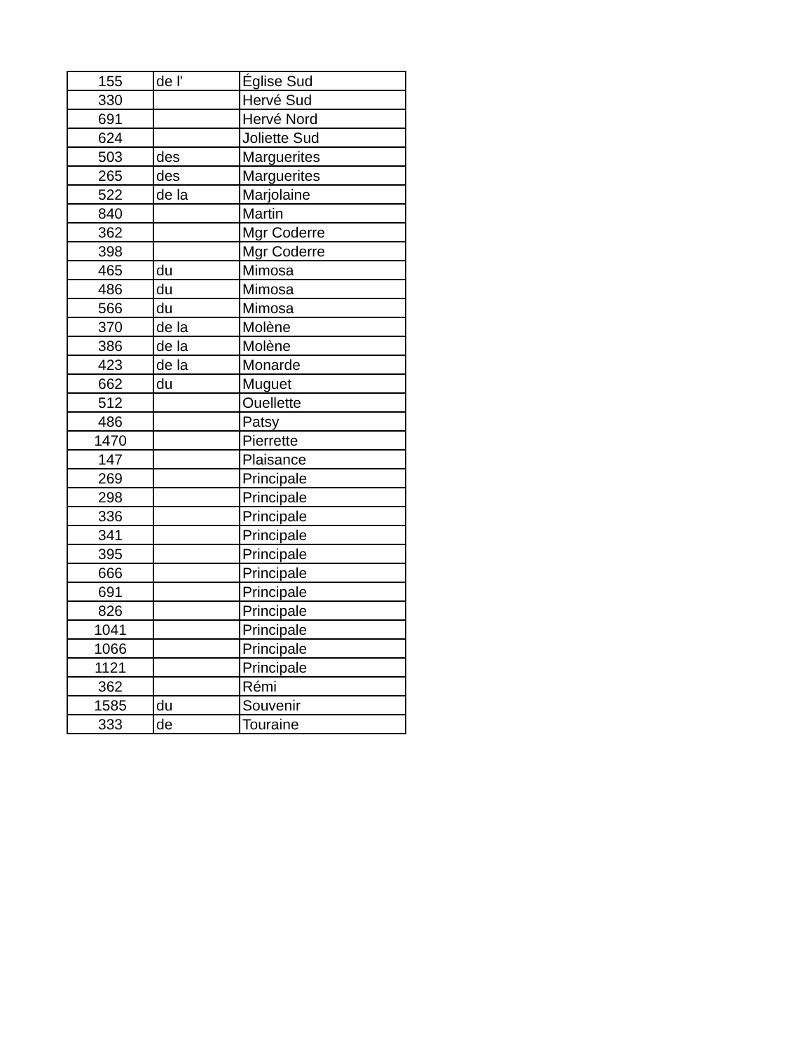| 155 | de l' | Église Sud |
| 330 | | Hervé Sud |
| 691 | | Hervé Nord |
| 624 | | Joliette Sud |
| 503 | des | Marguerites |
| 265 | des | Marguerites |
| 522 | de la | Marjolaine |
| 840 | | Martin |
| 362 | | Mgr Coderre |
| 398 | | Mgr Coderre |
| 465 | du | Mimosa |
| 486 | du | Mimosa |
| 566 | du | Mimosa |
| 370 | de la | Molène |
| 386 | de la | Molène |
| 423 | de la | Monarde |
| 662 | du | Muguet |
| 512 | | Ouellette |
| 486 | | Patsy |
| 1470 | | Pierrette |
| 147 | | Plaisance |
| 269 | | Principale |
| 298 | | Principale |
| 336 | | Principale |
| 341 | | Principale |
| 395 | | Principale |
| 666 | | Principale |
| 691 | | Principale |
| 826 | | Principale |
| 1041 | | Principale |
| 1066 | | Principale |
| 1121 | | Principale |
| 362 | | Rémi |
| 1585 | du | Souvenir |
| 333 | de | Touraine |